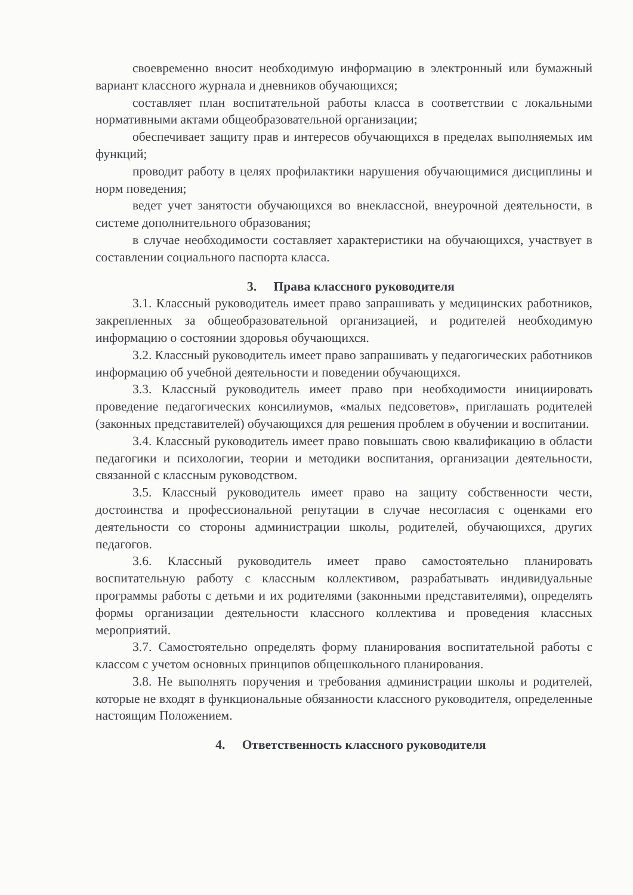своевременно вносит необходимую информацию в электронный или бумажный вариант классного журнала и дневников обучающихся;
составляет план воспитательной работы класса в соответствии с локальными нормативными актами общеобразовательной организации;
обеспечивает защиту прав и интересов обучающихся в пределах выполняемых им функций;
проводит работу в целях профилактики нарушения обучающимися дисциплины и норм поведения;
ведет учет занятости обучающихся во внеклассной, внеурочной деятельности, в системе дополнительного образования;
в случае необходимости составляет характеристики на обучающихся, участвует в составлении социального паспорта класса.
3. Права классного руководителя
3.1. Классный руководитель имеет право запрашивать у медицинских работников, закрепленных за общеобразовательной организацией, и родителей необходимую информацию о состоянии здоровья обучающихся.
3.2. Классный руководитель имеет право запрашивать у педагогических работников информацию об учебной деятельности и поведении обучающихся.
3.3. Классный руководитель имеет право при необходимости инициировать проведение педагогических консилиумов, «малых педсоветов», приглашать родителей (законных представителей) обучающихся для решения проблем в обучении и воспитании.
3.4. Классный руководитель имеет право повышать свою квалификацию в области педагогики и психологии, теории и методики воспитания, организации деятельности, связанной с классным руководством.
3.5. Классный руководитель имеет право на защиту собственности чести, достоинства и профессиональной репутации в случае несогласия с оценками его деятельности со стороны администрации школы, родителей, обучающихся, других педагогов.
3.6. Классный руководитель имеет право самостоятельно планировать воспитательную работу с классным коллективом, разрабатывать индивидуальные программы работы с детьми и их родителями (законными представителями), определять формы организации деятельности классного коллектива и проведения классных мероприятий.
3.7. Самостоятельно определять форму планирования воспитательной работы с классом с учетом основных принципов общешкольного планирования.
3.8. Не выполнять поручения и требования администрации школы и родителей, которые не входят в функциональные обязанности классного руководителя, определенные настоящим Положением.
4. Ответственность классного руководителя